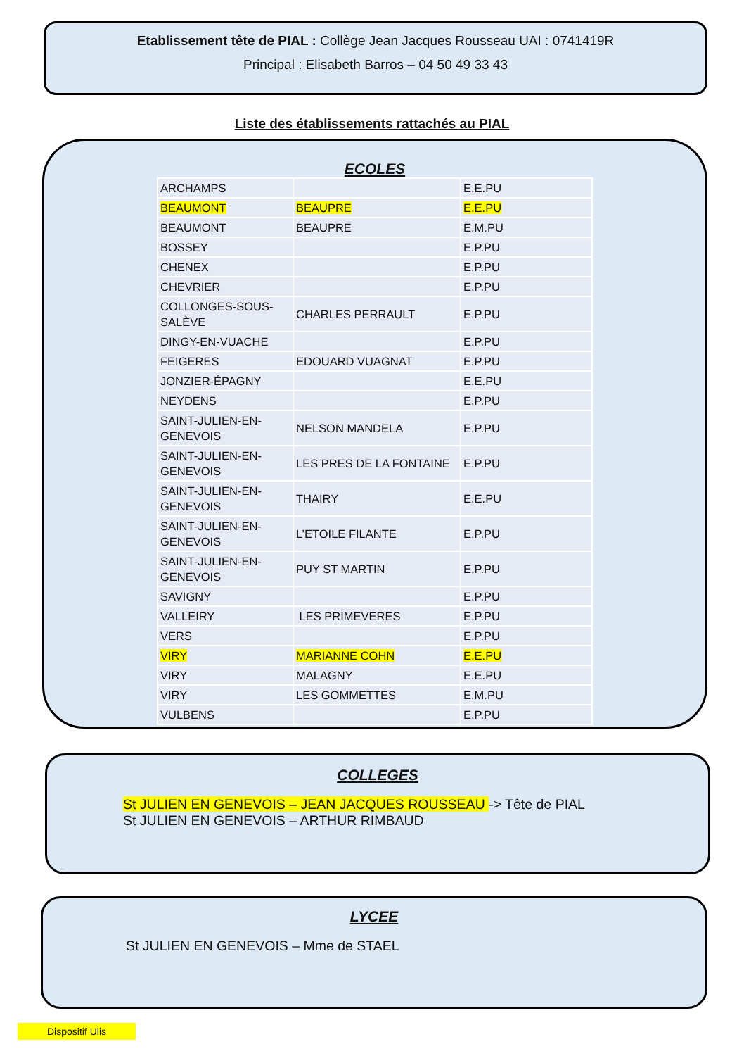Etablissement tête de PIAL : Collège Jean Jacques Rousseau UAI : 0741419R
Principal : Elisabeth Barros – 04 50 49 33 43
Liste des établissements rattachés au PIAL
ECOLES
| ARCHAMPS | | E.E.PU |
| BEAUMONT | BEAUPRE | E.E.PU |
| BEAUMONT | BEAUPRE | E.M.PU |
| BOSSEY | | E.P.PU |
| CHENEX | | E.P.PU |
| CHEVRIER | | E.P.PU |
| COLLONGES-SOUS-SALÈVE | CHARLES PERRAULT | E.P.PU |
| DINGY-EN-VUACHE | | E.P.PU |
| FEIGERES | EDOUARD VUAGNAT | E.P.PU |
| JONZIER-ÉPAGNY | | E.E.PU |
| NEYDENS | | E.P.PU |
| SAINT-JULIEN-EN-GENEVOIS | NELSON MANDELA | E.P.PU |
| SAINT-JULIEN-EN-GENEVOIS | LES PRES DE LA FONTAINE | E.P.PU |
| SAINT-JULIEN-EN-GENEVOIS | THAIRY | E.E.PU |
| SAINT-JULIEN-EN-GENEVOIS | L’ETOILE FILANTE | E.P.PU |
| SAINT-JULIEN-EN-GENEVOIS | PUY ST MARTIN | E.P.PU |
| SAVIGNY | | E.P.PU |
| VALLEIRY | LES PRIMEVERES | E.P.PU |
| VERS | | E.P.PU |
| VIRY | MARIANNE COHN | E.E.PU |
| VIRY | MALAGNY | E.E.PU |
| VIRY | LES GOMMETTES | E.M.PU |
| VULBENS | | E.P.PU |
COLLEGES
St JULIEN EN GENEVOIS – JEAN JACQUES ROUSSEAU -> Tête de PIAL
St JULIEN EN GENEVOIS – ARTHUR RIMBAUD
LYCEE
St JULIEN EN GENEVOIS – Mme de STAEL
Dispositif Ulis